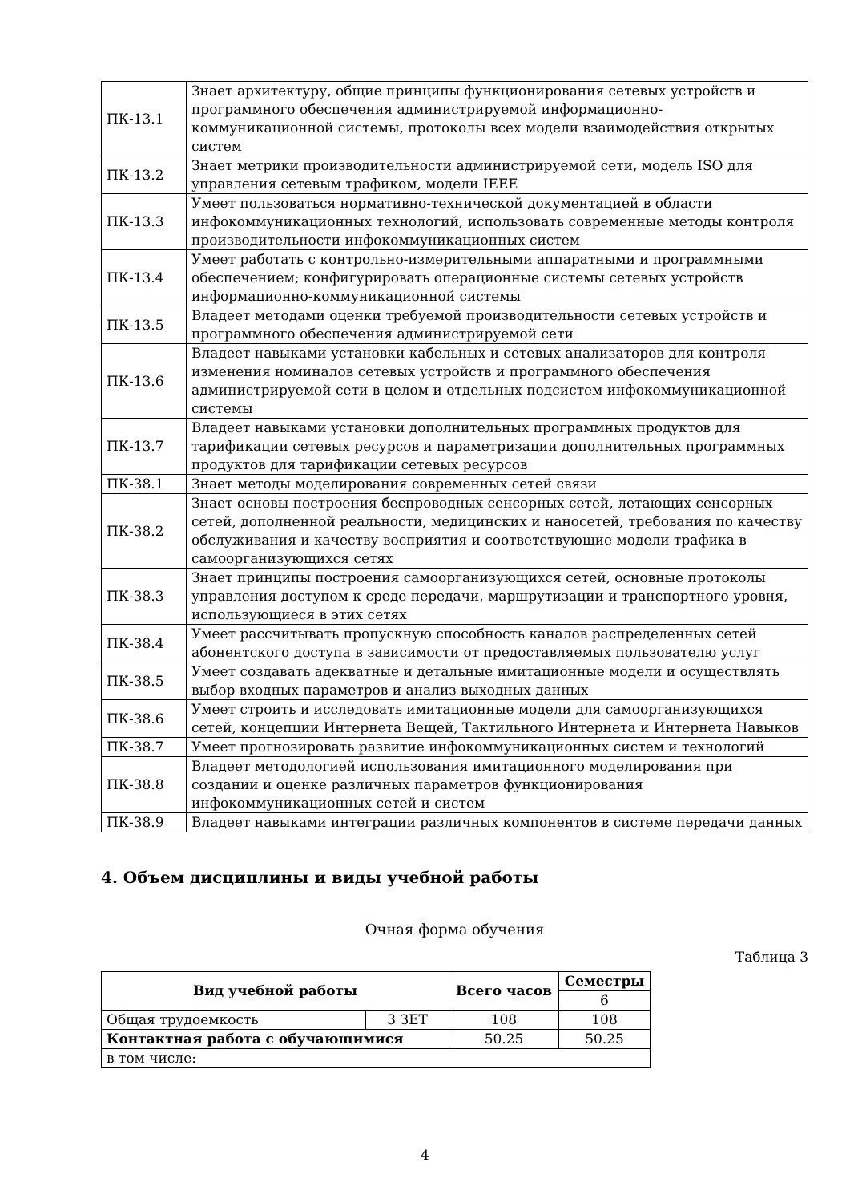| ПК-13.1 | Знает архитектуру, общие принципы функционирования сетевых устройств и программного обеспечения администрируемой информационно-коммуникационной системы, протоколы всех модели взаимодействия открытых систем |
| ПК-13.2 | Знает метрики производительности администрируемой сети, модель ISO для управления сетевым трафиком, модели IEEE |
| ПК-13.3 | Умеет пользоваться нормативно-технической документацией в области инфокоммуникационных технологий, использовать современные методы контроля производительности инфокоммуникационных систем |
| ПК-13.4 | Умеет работать с контрольно-измерительными аппаратными и программными обеспечением; конфигурировать операционные системы сетевых устройств информационно-коммуникационной системы |
| ПК-13.5 | Владеет методами оценки требуемой производительности сетевых устройств и программного обеспечения администрируемой сети |
| ПК-13.6 | Владеет навыками установки кабельных и сетевых анализаторов для контроля изменения номиналов сетевых устройств и программного обеспечения администрируемой сети в целом и отдельных подсистем инфокоммуникационной системы |
| ПК-13.7 | Владеет навыками установки дополнительных программных продуктов для тарификации сетевых ресурсов и параметризации дополнительных программных продуктов для тарификации сетевых ресурсов |
| ПК-38.1 | Знает методы моделирования современных сетей связи |
| ПК-38.2 | Знает основы построения беспроводных сенсорных сетей, летающих сенсорных сетей, дополненной реальности, медицинских и наносетей, требования по качеству обслуживания и качеству восприятия и соответствующие модели трафика в самоорганизующихся сетях |
| ПК-38.3 | Знает принципы построения самоорганизующихся сетей, основные протоколы управления доступом к среде передачи, маршрутизации и транспортного уровня, использующиеся в этих сетях |
| ПК-38.4 | Умеет рассчитывать пропускную способность каналов распределенных сетей абонентского доступа в зависимости от предоставляемых пользователю услуг |
| ПК-38.5 | Умеет создавать адекватные и детальные имитационные модели и осуществлять выбор входных параметров и анализ выходных данных |
| ПК-38.6 | Умеет строить и исследовать имитационные модели для самоорганизующихся сетей, концепции Интернета Вещей, Тактильного Интернета и Интернета Навыков |
| ПК-38.7 | Умеет прогнозировать развитие инфокоммуникационных систем и технологий |
| ПК-38.8 | Владеет методологией использования имитационного моделирования при создании и оценке различных параметров функционирования инфокоммуникационных сетей и систем |
| ПК-38.9 | Владеет навыками интеграции различных компонентов в системе передачи данных |
4. Объем дисциплины и виды учебной работы
Очная форма обучения
Таблица 3
| Вид учебной работы | | Всего часов | Семестры |
| --- | --- | --- | --- |
| | | | 6 |
| Общая трудоемкость | 3 ЗЕТ | 108 | 108 |
| Контактная работа с обучающимися | | 50.25 | 50.25 |
| в том числе: | | | |
4